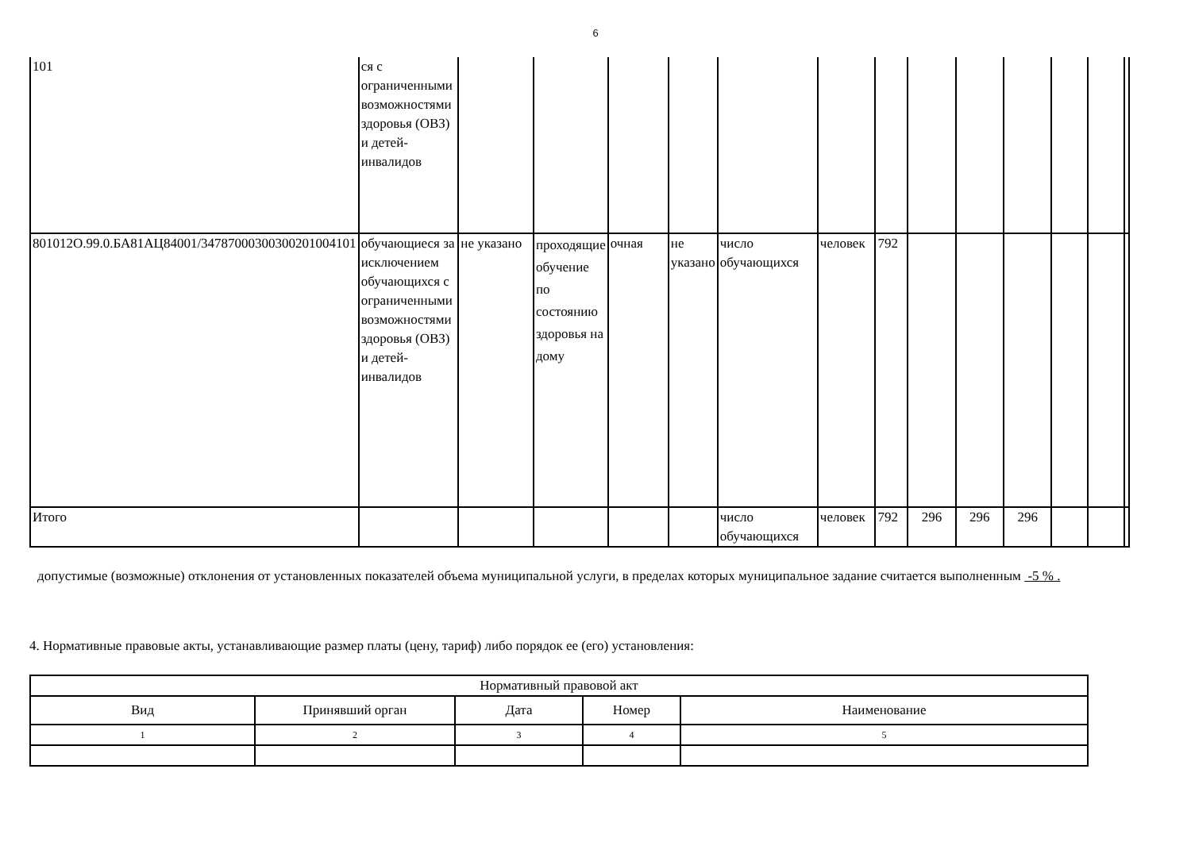6
| 101 | ся с ограниченными возможностями здоровья (ОВЗ) и детей-инвалидов | | | | | | | | | | | | | |
| 801012О.99.0.БА81АЦ84001/34787000300300201004101 | обучающиеся за исключением обучающихся с ограниченными возможностями здоровья (ОВЗ) и детей-инвалидов | не указано | проходящие обучение по состоянию здоровья на дому | очная | не указано | число обучающихся | человек | 792 | | | | | | |
| Итого | | | | | | число обучающихся | человек | 792 | 296 | 296 | 296 | | | |
допустимые (возможные) отклонения от установленных показателей объема муниципальной услуги, в пределах которых муниципальное задание считается выполненным -5 % .
4. Нормативные правовые акты, устанавливающие размер платы (цену, тариф) либо порядок ее (его) установления:
| Нормативный правовой акт | | | | |
| Вид | Принявший орган | Дата | Номер | Наименование |
| 1 | 2 | 3 | 4 | 5 |